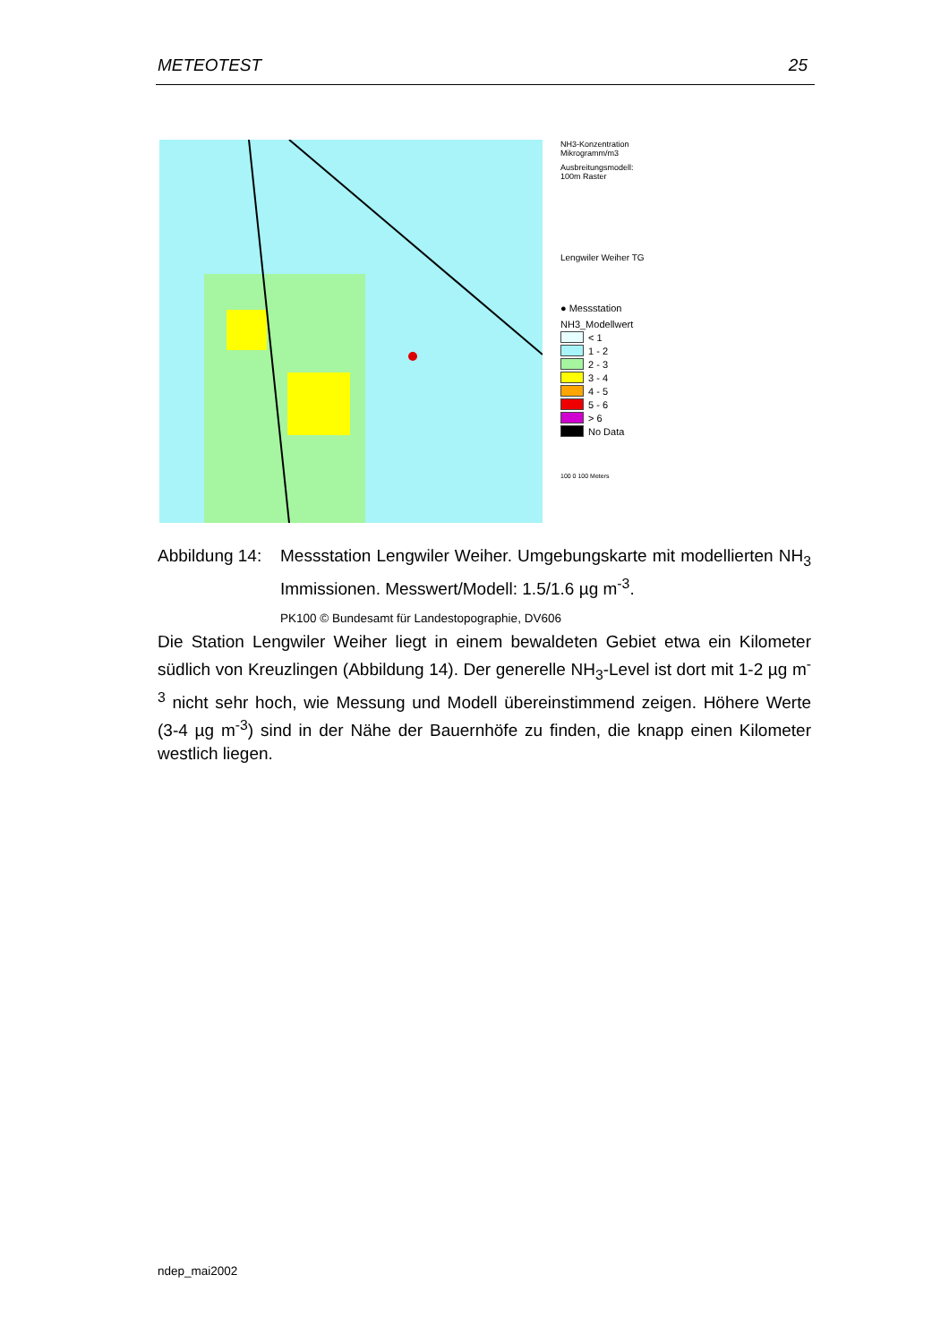METEOTEST 25
NH3-Konzentration
Mikrogramm/m3
Ausbreitungsmodell:
100m Raster
Lengwiler Weiher TG
● Messstation
NH3_Modellwert
< 1
1 - 2
2 - 3
3 - 4
4 - 5
5 - 6
> 6
No Data
100 0 100 Meters
Abbildung 14:
Messstation Lengwiler Weiher. Umgebungskarte mit modellierten NH<sub>3</sub> Immissionen. Messwert/Modell: 1.5/1.6 µg m<sup>-3</sup>.
PK100 © Bundesamt für Landestopographie, DV606
Die Station Lengwiler Weiher liegt in einem bewaldeten Gebiet etwa ein Kilometer südlich von Kreuzlingen (Abbildung 14). Der generelle NH<sub>3</sub>-Level ist dort mit 1-2 µg m<sup>-3</sup> nicht sehr hoch, wie Messung und Modell übereinstimmend zeigen. Höhere Werte (3-4 µg m<sup>-3</sup>) sind in der Nähe der Bauernhöfe zu finden, die knapp einen Kilometer westlich liegen.
ndep_mai2002